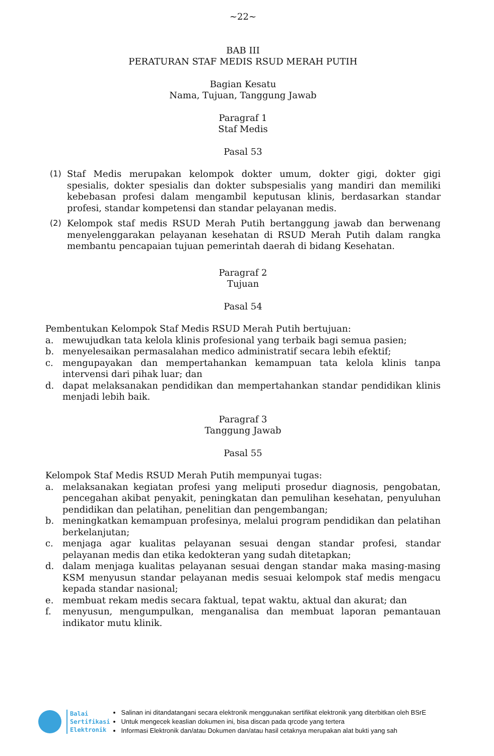~22~
BAB III
PERATURAN STAF MEDIS RSUD MERAH PUTIH
Bagian Kesatu
Nama, Tujuan, Tanggung Jawab
Paragraf 1
Staf Medis
Pasal 53
(1) Staf Medis merupakan kelompok dokter umum, dokter gigi, dokter gigi spesialis, dokter spesialis dan dokter subspesialis yang mandiri dan memiliki kebebasan profesi dalam mengambil keputusan klinis, berdasarkan standar profesi, standar kompetensi dan standar pelayanan medis.
(2) Kelompok staf medis RSUD Merah Putih bertanggung jawab dan berwenang menyelenggarakan pelayanan kesehatan di RSUD Merah Putih dalam rangka membantu pencapaian tujuan pemerintah daerah di bidang Kesehatan.
Paragraf 2
Tujuan
Pasal 54
Pembentukan Kelompok Staf Medis RSUD Merah Putih bertujuan:
a. mewujudkan tata kelola klinis profesional yang terbaik bagi semua pasien;
b. menyelesaikan permasalahan medico administratif secara lebih efektif;
c. mengupayakan dan mempertahankan kemampuan tata kelola klinis tanpa intervensi dari pihak luar; dan
d. dapat melaksanakan pendidikan dan mempertahankan standar pendidikan klinis menjadi lebih baik.
Paragraf 3
Tanggung Jawab
Pasal 55
Kelompok Staf Medis RSUD Merah Putih mempunyai tugas:
a. melaksanakan kegiatan profesi yang meliputi prosedur diagnosis, pengobatan, pencegahan akibat penyakit, peningkatan dan pemulihan kesehatan, penyuluhan pendidikan dan pelatihan, penelitian dan pengembangan;
b. meningkatkan kemampuan profesinya, melalui program pendidikan dan pelatihan berkelanjutan;
c. menjaga agar kualitas pelayanan sesuai dengan standar profesi, standar pelayanan medis dan etika kedokteran yang sudah ditetapkan;
d. dalam menjaga kualitas pelayanan sesuai dengan standar maka masing-masing KSM menyusun standar pelayanan medis sesuai kelompok staf medis mengacu kepada standar nasional;
e. membuat rekam medis secara faktual, tepat waktu, aktual dan akurat; dan
f. menyusun, mengumpulkan, menganalisa dan membuat laporan pemantauan indikator mutu klinik.
Balai
Sertifikasi
Elektronik
Salinan ini ditandatangani secara elektronik menggunakan sertifikat elektronik yang diterbitkan oleh BSrE
Untuk mengecek keaslian dokumen ini, bisa discan pada qrcode yang tertera
Informasi Elektronik dan/atau Dokumen dan/atau hasil cetaknya merupakan alat bukti yang sah